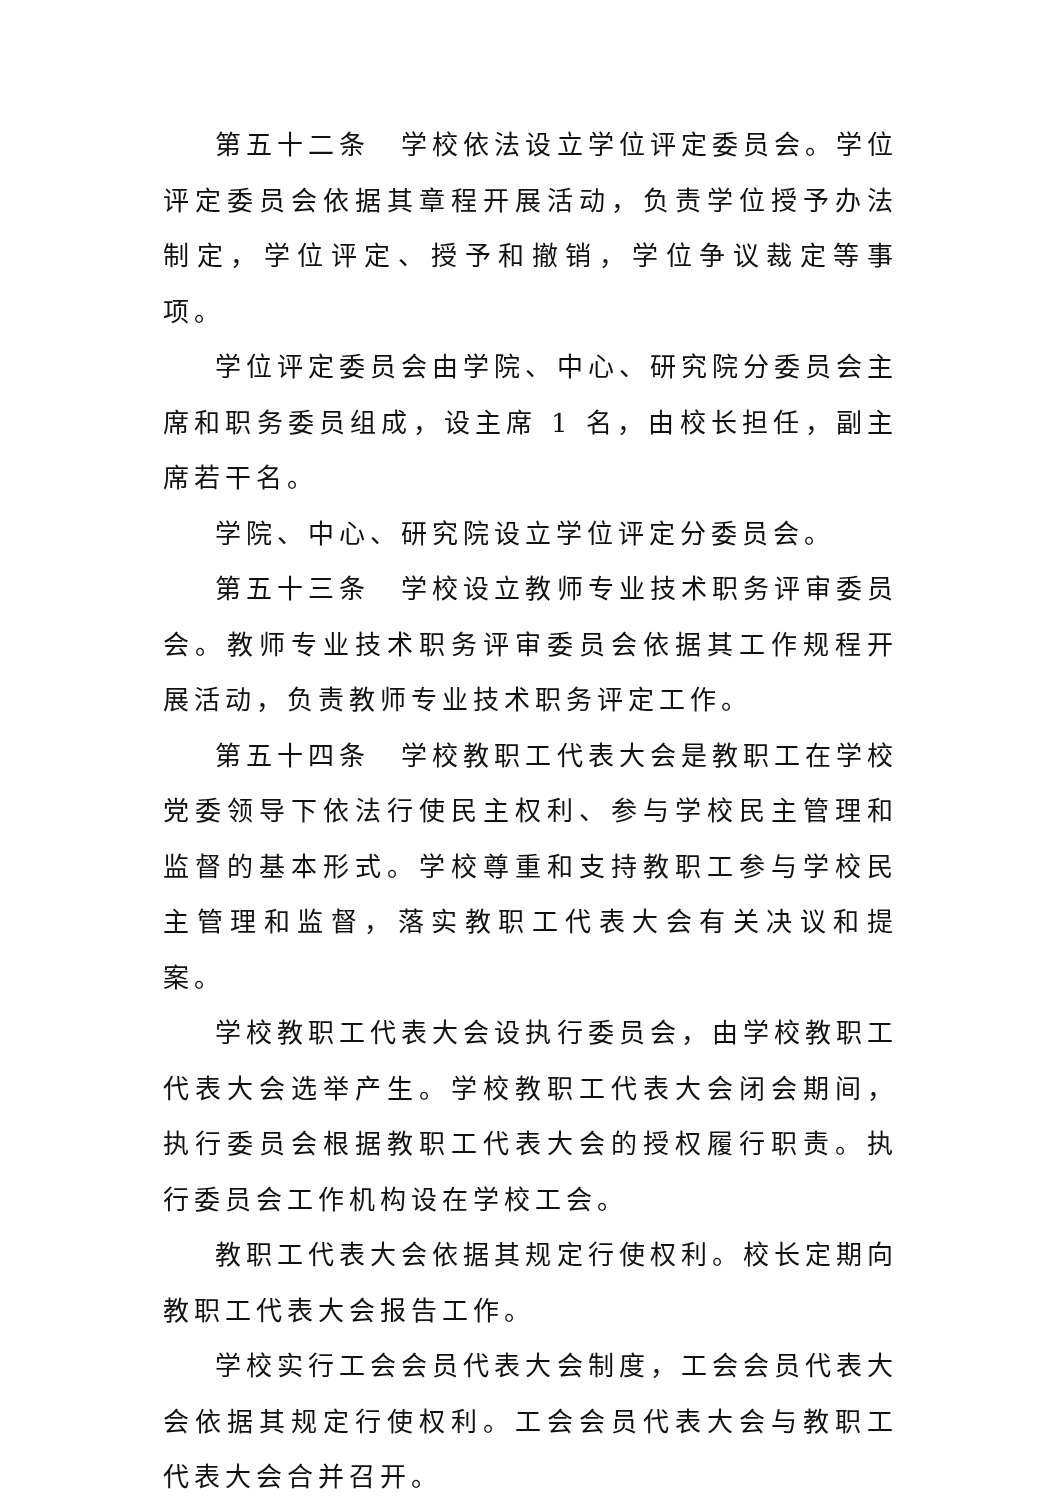第五十二条　学校依法设立学位评定委员会。学位评定委员会依据其章程开展活动，负责学位授予办法制定，学位评定、授予和撤销，学位争议裁定等事项。
学位评定委员会由学院、中心、研究院分委员会主席和职务委员组成，设主席 1 名，由校长担任，副主席若干名。
学院、中心、研究院设立学位评定分委员会。
第五十三条　学校设立教师专业技术职务评审委员会。教师专业技术职务评审委员会依据其工作规程开展活动，负责教师专业技术职务评定工作。
第五十四条　学校教职工代表大会是教职工在学校党委领导下依法行使民主权利、参与学校民主管理和监督的基本形式。学校尊重和支持教职工参与学校民主管理和监督，落实教职工代表大会有关决议和提案。
学校教职工代表大会设执行委员会，由学校教职工代表大会选举产生。学校教职工代表大会闭会期间，执行委员会根据教职工代表大会的授权履行职责。执行委员会工作机构设在学校工会。
教职工代表大会依据其规定行使权利。校长定期向教职工代表大会报告工作。
学校实行工会会员代表大会制度，工会会员代表大会依据其规定行使权利。工会会员代表大会与教职工代表大会合并召开。